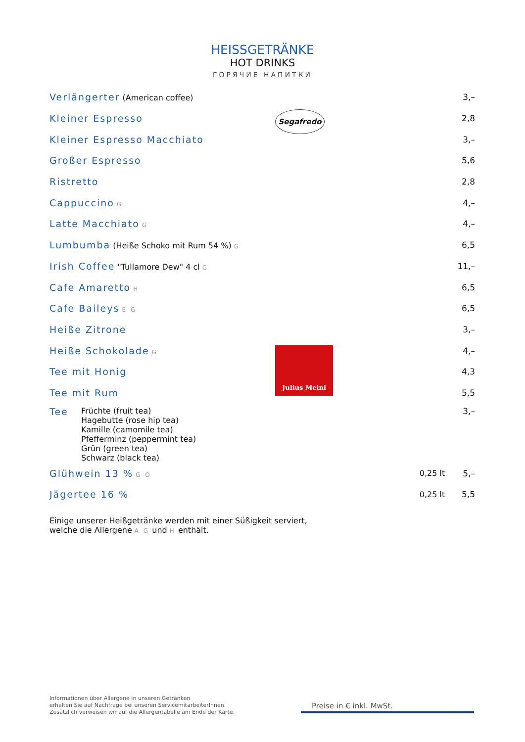HEISSGETRÄNKE
HOT DRINKS
ГОРЯЧИЕ НАПИТКИ
| Verlängerter (American coffee) | | 3,– |
| Kleiner Espresso | | 2,8 |
| Kleiner Espresso Macchiato | | 3,– |
| Großer Espresso | | 5,6 |
| Ristretto | | 2,8 |
| Cappuccino G | | 4,– |
| Latte Macchiato G | | 4,– |
| Lumbumba (Heiße Schoko mit Rum 54 %) G | | 6,5 |
| Irish Coffee "Tullamore Dew" 4 cl G | | 11,– |
| Cafe Amaretto H | | 6,5 |
| Cafe Baileys E G | | 6,5 |
| Heiße Zitrone | | 3,– |
| Heiße Schokolade G | | 4,– |
| Tee mit Honig | | 4,3 |
| Tee mit Rum | | 5,5 |
| Tee Früchte (fruit tea) Hagebutte (rose hip tea) Kamille (camomile tea) Pfefferminz (peppermint tea) Grün (green tea) Schwarz (black tea) | | 3,– |
| Glühwein 13 % G O | 0,25 lt | 5,– |
| Jägertee 16 % | 0,25 lt | 5,5 |
Segafredo
Julius Meinl
Einige unserer Heißgetränke werden mit einer Süßigkeit serviert,
welche die Allergene A G und H enthält.
Informationen über Allergene in unseren Getränken
erhalten Sie auf Nachfrage bei unseren ServicemitarbeiterInnen.
Zusätzlich verweisen wir auf die Allergentabelle am Ende der Karte.
Preise in € inkl. MwSt.